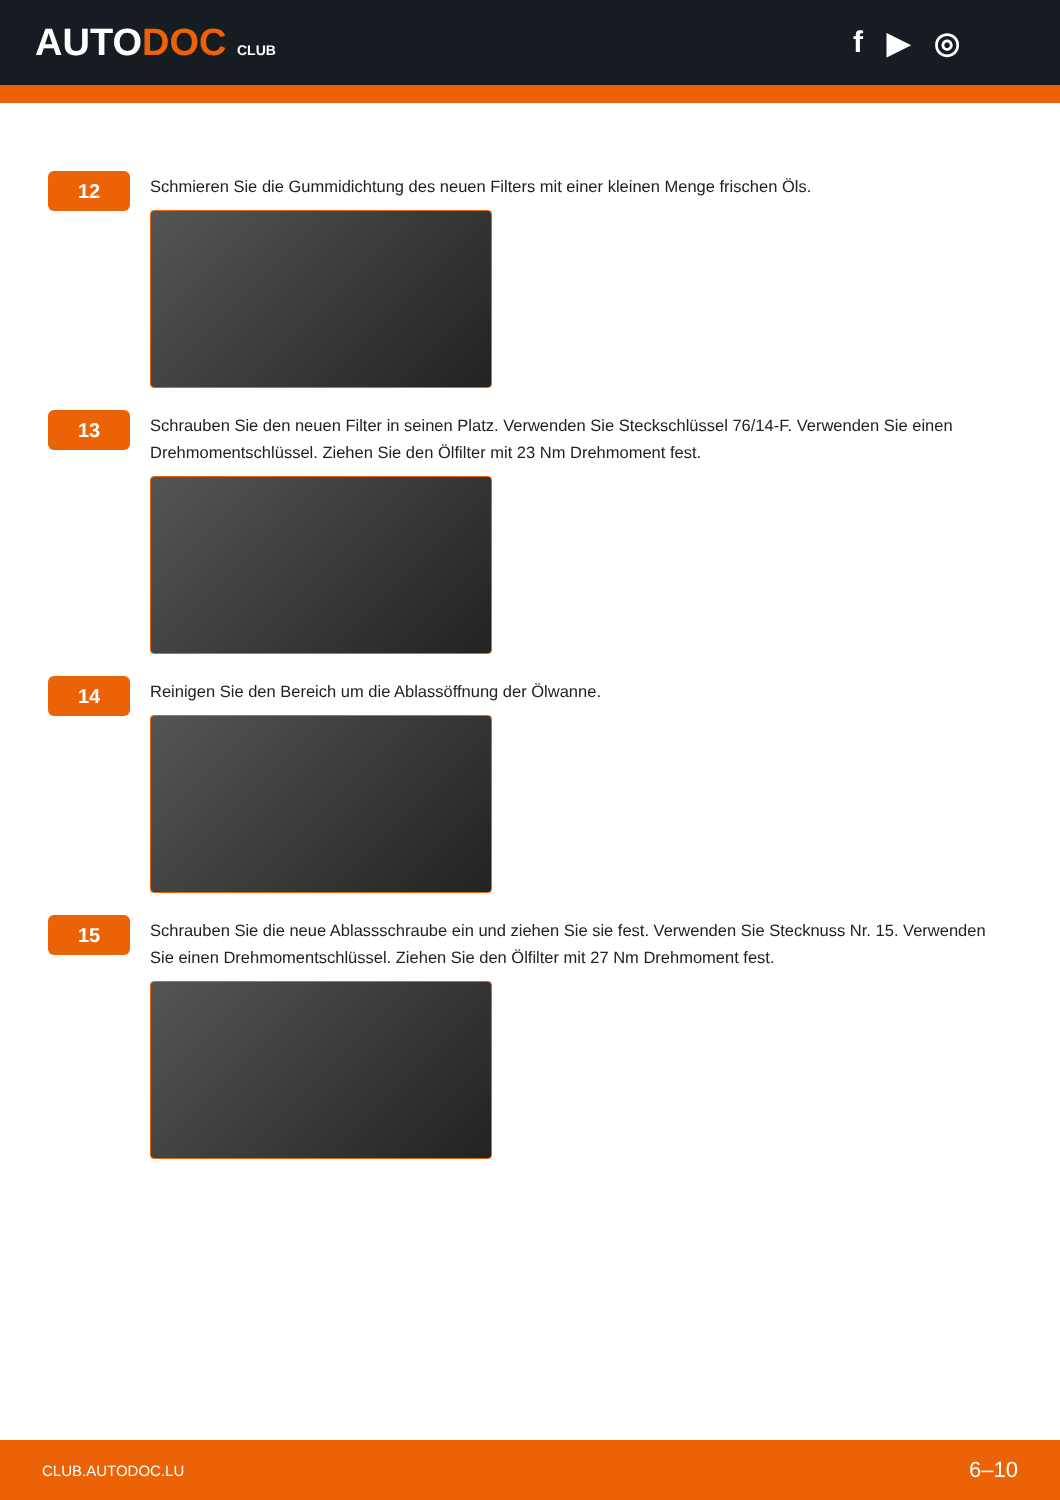AUTODOC CLUB
f ▶ ◎
12
Schmieren Sie die Gummidichtung des neuen Filters mit einer kleinen Menge frischen Öls.
13
Schrauben Sie den neuen Filter in seinen Platz. Verwenden Sie Steckschlüssel 76/14-F. Verwenden Sie einen Drehmomentschlüssel. Ziehen Sie den Ölfilter mit 23 Nm Drehmoment fest.
14
Reinigen Sie den Bereich um die Ablassöffnung der Ölwanne.
15
Schrauben Sie die neue Ablassschraube ein und ziehen Sie sie fest. Verwenden Sie Stecknuss Nr. 15. Verwenden Sie einen Drehmomentschlüssel. Ziehen Sie den Ölfilter mit 27 Nm Drehmoment fest.
CLUB.AUTODOC.LU 6–10